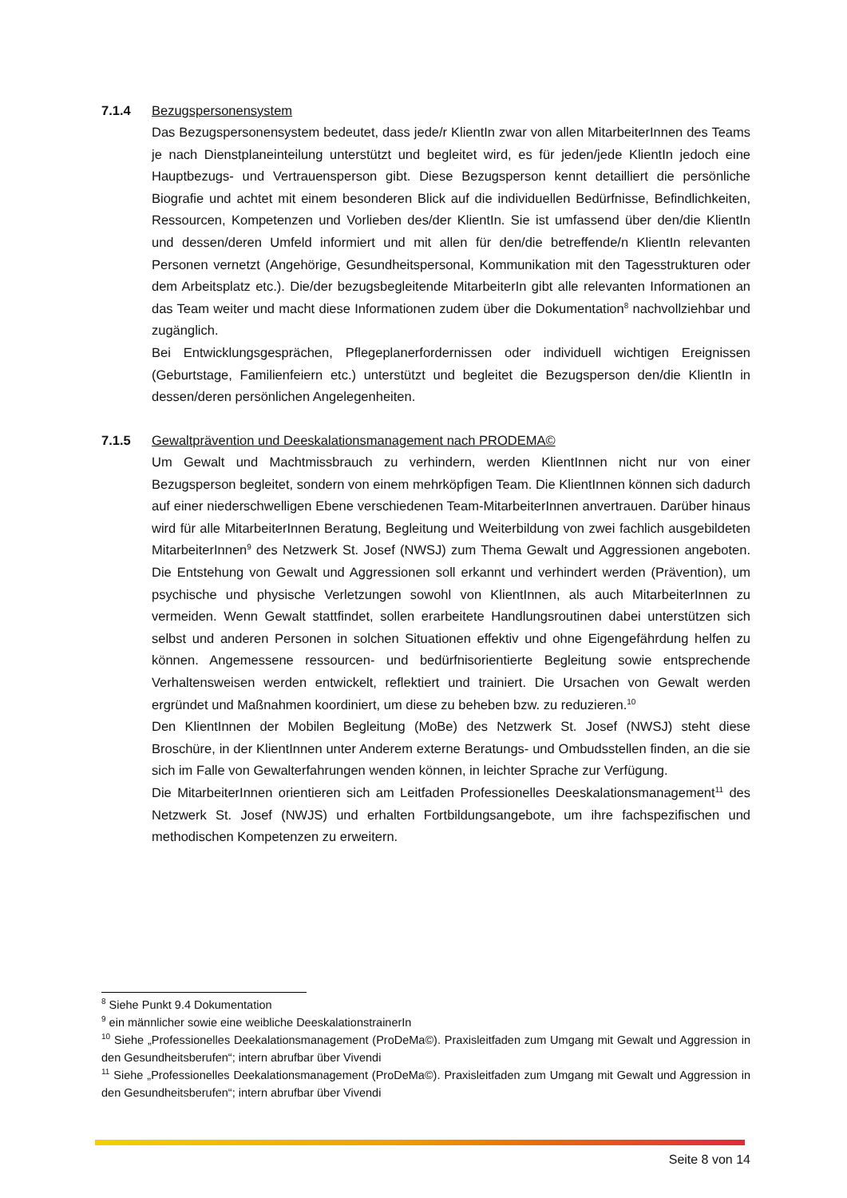7.1.4 Bezugspersonensystem
Das Bezugspersonensystem bedeutet, dass jede/r KlientIn zwar von allen MitarbeiterInnen des Teams je nach Dienstplaneinteilung unterstützt und begleitet wird, es für jeden/jede KlientIn jedoch eine Hauptbezugs- und Vertrauensperson gibt. Diese Bezugsperson kennt detailliert die persönliche Biografie und achtet mit einem besonderen Blick auf die individuellen Bedürfnisse, Befindlichkeiten, Ressourcen, Kompetenzen und Vorlieben des/der KlientIn. Sie ist umfassend über den/die KlientIn und dessen/deren Umfeld informiert und mit allen für den/die betreffende/n KlientIn relevanten Personen vernetzt (Angehörige, Gesundheitspersonal, Kommunikation mit den Tagesstrukturen oder dem Arbeitsplatz etc.). Die/der bezugsbegleitende MitarbeiterIn gibt alle relevanten Informationen an das Team weiter und macht diese Informationen zudem über die Dokumentation<sup>8</sup> nachvollziehbar und zugänglich.
Bei Entwicklungsgesprächen, Pflegeplanerfordernissen oder individuell wichtigen Ereignissen (Geburtstage, Familienfeiern etc.) unterstützt und begleitet die Bezugsperson den/die KlientIn in dessen/deren persönlichen Angelegenheiten.
7.1.5 Gewaltprävention und Deeskalationsmanagement nach PRODEMA©
Um Gewalt und Machtmissbrauch zu verhindern, werden KlientInnen nicht nur von einer Bezugsperson begleitet, sondern von einem mehrköpfigen Team. Die KlientInnen können sich dadurch auf einer niederschwelligen Ebene verschiedenen Team-MitarbeiterInnen anvertrauen. Darüber hinaus wird für alle MitarbeiterInnen Beratung, Begleitung und Weiterbildung von zwei fachlich ausgebildeten MitarbeiterInnen<sup>9</sup> des Netzwerk St. Josef (NWSJ) zum Thema Gewalt und Aggressionen angeboten. Die Entstehung von Gewalt und Aggressionen soll erkannt und verhindert werden (Prävention), um psychische und physische Verletzungen sowohl von KlientInnen, als auch MitarbeiterInnen zu vermeiden. Wenn Gewalt stattfindet, sollen erarbeitete Handlungsroutinen dabei unterstützen sich selbst und anderen Personen in solchen Situationen effektiv und ohne Eigengefährdung helfen zu können. Angemessene ressourcen- und bedürfnisorientierte Begleitung sowie entsprechende Verhaltensweisen werden entwickelt, reflektiert und trainiert. Die Ursachen von Gewalt werden ergründet und Maßnahmen koordiniert, um diese zu beheben bzw. zu reduzieren.<sup>10</sup>
Den KlientInnen der Mobilen Begleitung (MoBe) des Netzwerk St. Josef (NWSJ) steht diese Broschüre, in der KlientInnen unter Anderem externe Beratungs- und Ombudsstellen finden, an die sie sich im Falle von Gewalterfahrungen wenden können, in leichter Sprache zur Verfügung.
Die MitarbeiterInnen orientieren sich am Leitfaden Professionelles Deeskalationsmanagement<sup>11</sup> des Netzwerk St. Josef (NWJS) und erhalten Fortbildungsangebote, um ihre fachspezifischen und methodischen Kompetenzen zu erweitern.
<sup>8</sup> Siehe Punkt 9.4 Dokumentation
<sup>9</sup> ein männlicher sowie eine weibliche DeeskalationstrainerIn
<sup>10</sup> Siehe „Professionelles Deekalationsmanagement (ProDeMa©). Praxisleitfaden zum Umgang mit Gewalt und Aggression in den Gesundheitsberufen“; intern abrufbar über Vivendi
<sup>11</sup> Siehe „Professionelles Deekalationsmanagement (ProDeMa©). Praxisleitfaden zum Umgang mit Gewalt und Aggression in den Gesundheitsberufen“; intern abrufbar über Vivendi
Seite 8 von 14